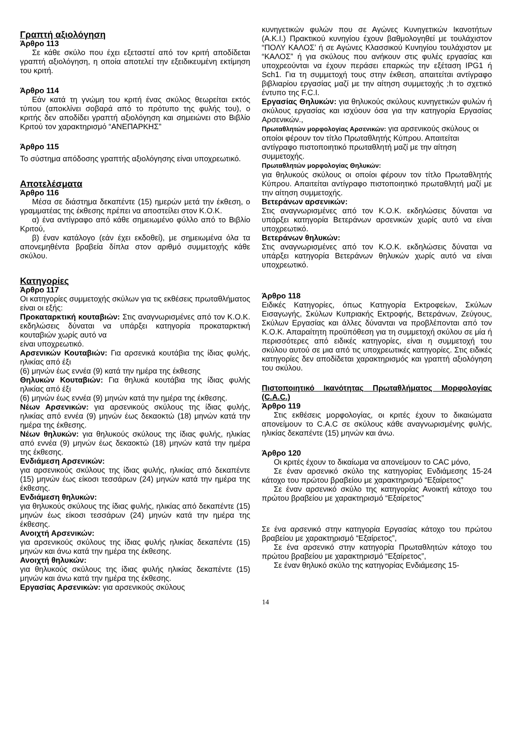Γραπτή αξιολόγηση
Άρθρο 113
Σε κάθε σκύλο που έχει εξεταστεί από τον κριτή αποδίδεται γραπτή αξιολόγηση, η οποία αποτελεί την εξειδικευμένη εκτίμηση του κριτή.
Άρθρο 114
Εάν κατά τη γνώμη του κριτή ένας σκύλος θεωρείται εκτός τύπου (αποκλίνει σοβαρά από το πρότυπο της φυλής του), ο κριτής δεν αποδίδει γραπτή αξιολόγηση και σημειώνει στο Βιβλίο Κριτού τον χαρακτηρισμό “ΑΝΕΠΑΡΚΗΣ”
Άρθρο 115
Το σύστημα απόδοσης γραπτής αξιολόγησης είναι υποχρεωτικό.
Αποτελέσματα
Άρθρο 116
Μέσα σε διάστημα δεκαπέντε (15) ημερών μετά την έκθεση, ο γραμματέας της έκθεσης πρέπει να αποστείλει στον Κ.Ο.Κ.
α) ένα αντίγραφο από κάθε σημειωμένο φύλλο από το Βιβλίο Κριτού,
β) έναν κατάλογο (εάν έχει εκδοθεί), με σημειωμένα όλα τα απονεμηθέντα βραβεία δίπλα στον αριθμό συμμετοχής κάθε σκύλου.
Κατηγορίες
Άρθρο 117
Οι κατηγορίες συμμετοχής σκύλων για τις εκθέσεις πρωταθλήματος είναι οι εξής:
Προκαταρκτική κουταβιών: Στις αναγνωρισμένες από τον Κ.Ο.Κ. εκδηλώσεις δύναται να υπάρξει κατηγορία προκαταρκτική κουταβιών χωρίς αυτό να
είναι υποχρεωτικό.
Αρσενικών Κουταβιών: Για αρσενικά κουτάβια της ίδιας φυλής, ηλικίας από έξι
(6) μηνών έως εννέα (9) κατά την ημέρα της έκθεσης
Θηλυκών Κουταβιών: Για θηλυκά κουτάβια της ίδιας φυλής ηλικίας από έξι
(6) μηνών έως εννέα (9) μηνών κατά την ημέρα της έκθεσης.
Νέων Αρσενικών: για αρσενικούς σκύλους της ίδιας φυλής, ηλικίας από εννέα (9) μηνών έως δεκαοκτώ (18) μηνών κατά την ημέρα της έκθεσης.
Νέων θηλυκών: για θηλυκούς σκύλους της ίδιας φυλής, ηλικίας από εννέα (9) μηνών έως δεκαοκτώ (18) μηνών κατά την ημέρα της έκθεσης.
Ενδιάμεση Αρσενικών:
για αρσενικούς σκύλους της ίδιας φυλής, ηλικίας από δεκαπέντε (15) μηνών έως είκοσι τεσσάρων (24) μηνών κατά την ημέρα της έκθεσης.
Ενδιάμεση θηλυκών:
για θηλυκούς σκύλους της ίδιας φυλής, ηλικίας από δεκαπέντε (15) μηνών έως είκοσι τεσσάρων (24) μηνών κατά την ημέρα της έκθεσης.
Ανοιχτή Αρσενικών:
για αρσενικούς σκύλους της ίδιας φυλής ηλικίας δεκαπέντε (15) μηνών και άνω κατά την ημέρα της έκθεσης.
Ανοιχτή θηλυκών:
για θηλυκούς σκύλους της ίδιας φυλής ηλικίας δεκαπέντε (15) μηνών και άνω κατά την ημέρα της έκθεσης.
Εργασίας Αρσενικών: για αρσενικούς σκύλους
κυνηγετικών φυλών που σε Αγώνες Κυνηγετικών Ικανοτήτων (Α.Κ.Ι.) Πρακτικού κυνηγίου έχουν βαθμολογηθεί με τουλάχιστον “ΠΟΛΥ ΚΑΛΟΣ’ ή σε Αγώνες Κλασσικού Κυνηγίου τουλάχιστον με “ΚΑΛΟΣ” ή για σκύλους που ανήκουν στις φυλές εργασίας και υποχρεούνται να έχουν περάσει επαρκώς την εξέταση IPG1 ή Sch1. Για τη συμμετοχή τους στην έκθεση, απαιτείται αντίγραφο βιβλιαρίου εργασίας μαζί με την αίτηση συμμετοχής ;h το σχετικό έντυπο της F.C.I.
Εργασίας Θηλυκών: για θηλυκούς σκύλους κυνηγετικών φυλών ή σκύλους εργασίας και ισχύουν όσα για την κατηγορία Εργασίας Αρσενικών.,
Πρωταθλητών μορφολογίας Αρσενικών: για αρσενικούς σκύλους οι οποίοι φέρουν τον τίτλο Πρωταθλητής Κύπρου. Απαιτείται αντίγραφο πιστοποιητικό πρωταθλητή μαζί με την αίτηση συμμετοχής.
Πρωταθλητών μορφολογίας Θηλυκών:
για θηλυκούς σκύλους οι οποίοι φέρουν τον τίτλο Πρωταθλητής Κύπρου. Απαιτείται αντίγραφο πιστοποιητικό πρωταθλητή μαζί με την αίτηση συμμετοχής.
Βετεράνων αρσενικών:
Στις αναγνωρισμένες από τον Κ.Ο.Κ. εκδηλώσεις δύναται να υπάρξει κατηγορία Βετεράνων αρσενικών χωρίς αυτό να είναι υποχρεωτικό.
Βετεράνων θηλυκών:
Στις αναγνωρισμένες από τον Κ.Ο.Κ. εκδηλώσεις δύναται να υπάρξει κατηγορία Βετεράνων θηλυκών χωρίς αυτό να είναι υποχρεωτικό.
Άρθρο 118
Ειδικές Κατηγορίες, όπως Κατηγορία Εκτροφείων, Σκύλων Εισαγωγής, Σκύλων Κυπριακής Εκτροφής, Βετεράνων, Ζεύγους, Σκύλων Εργασίας και άλλες δύνανται να προβλέπονται από τον Κ.Ο.Κ. Απαραίτητη προϋπόθεση για τη συμμετοχή σκύλου σε μία ή περισσότερες από ειδικές κατηγορίες, είναι η συμμετοχή του σκύλου αυτού σε μια από τις υποχρεωτικές κατηγορίες. Στις ειδικές κατηγορίες δεν αποδίδεται χαρακτηρισμός και γραπτή αξιολόγηση του σκύλου.
Πιστοποιητικό Ικανότητας Πρωταθλήματος Μορφολογίας (C.A.C.)
Άρθρο 119
Στις εκθέσεις μορφολογίας, οι κριτές έχουν το δικαιώματα απονείμουν το C.A.C σε σκύλους κάθε αναγνωρισμένης φυλής, ηλικίας δεκαπέντε (15) μηνών και άνω.
Άρθρο 120
Οι κριτές έχουν το δικαίωμα να απονείμουν το CAC μόνο,
Σε έναν αρσενικό σκύλο της κατηγορίας Ενδιάμεσης 15-24 κάτοχο του πρώτου βραβείου με χαρακτηρισμό “Εξαίρετος”
Σε έναν αρσενικό σκύλο της κατηγορίας Ανοικτή κάτοχο του πρώτου βραβείου με χαρακτηρισμό “Εξαίρετος”
Σε ένα αρσενικό στην κατηγορία Εργασίας κάτοχο του πρώτου βραβείου με χαρακτηρισμό “Εξαίρετος”,
Σε ένα αρσενικό στην κατηγορία Πρωταθλητών κάτοχο του πρώτου βραβείου με χαρακτηρισμό “Εξαίρετος”,
Σε έναν θηλυκό σκύλο της κατηγορίας Ενδιάμεσης 15-
14